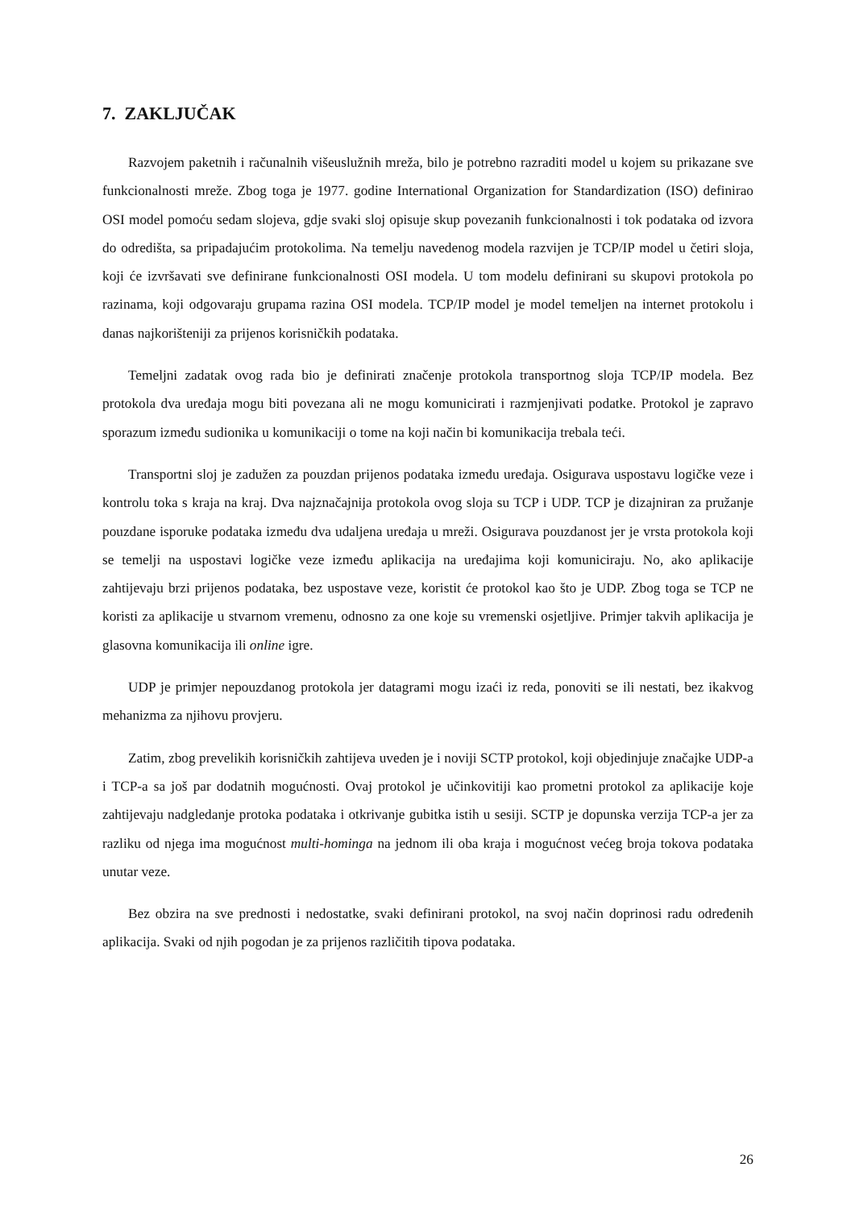7. ZAKLJUČAK
Razvojem paketnih i računalnih višeuslužnih mreža, bilo je potrebno razraditi model u kojem su prikazane sve funkcionalnosti mreže. Zbog toga je 1977. godine International Organization for Standardization (ISO) definirao OSI model pomoću sedam slojeva, gdje svaki sloj opisuje skup povezanih funkcionalnosti i tok podataka od izvora do odredišta, sa pripadajućim protokolima. Na temelju navedenog modela razvijen je TCP/IP model u četiri sloja, koji će izvršavati sve definirane funkcionalnosti OSI modela. U tom modelu definirani su skupovi protokola po razinama, koji odgovaraju grupama razina OSI modela. TCP/IP model je model temeljen na internet protokolu i danas najkorišteniji za prijenos korisničkih podataka.
Temeljni zadatak ovog rada bio je definirati značenje protokola transportnog sloja TCP/IP modela. Bez protokola dva uređaja mogu biti povezana ali ne mogu komunicirati i razmjenjivati podatke. Protokol je zapravo sporazum između sudionika u komunikaciji o tome na koji način bi komunikacija trebala teći.
Transportni sloj je zadužen za pouzdan prijenos podataka između uređaja. Osigurava uspostavu logičke veze i kontrolu toka s kraja na kraj. Dva najznačajnija protokola ovog sloja su TCP i UDP. TCP je dizajniran za pružanje pouzdane isporuke podataka između dva udaljena uređaja u mreži. Osigurava pouzdanost jer je vrsta protokola koji se temelji na uspostavi logičke veze između aplikacija na uređajima koji komuniciraju. No, ako aplikacije zahtijevaju brzi prijenos podataka, bez uspostave veze, koristit će protokol kao što je UDP. Zbog toga se TCP ne koristi za aplikacije u stvarnom vremenu, odnosno za one koje su vremenski osjetljive. Primjer takvih aplikacija je glasovna komunikacija ili online igre.
UDP je primjer nepouzdanog protokola jer datagrami mogu izaći iz reda, ponoviti se ili nestati, bez ikakvog mehanizma za njihovu provjeru.
Zatim, zbog prevelikih korisničkih zahtijeva uveden je i noviji SCTP protokol, koji objedinjuje značajke UDP-a i TCP-a sa još par dodatnih mogućnosti. Ovaj protokol je učinkovitiji kao prometni protokol za aplikacije koje zahtijevaju nadgledanje protoka podataka i otkrivanje gubitka istih u sesiji. SCTP je dopunska verzija TCP-a jer za razliku od njega ima mogućnost multi-hominga na jednom ili oba kraja i mogućnost većeg broja tokova podataka unutar veze.
Bez obzira na sve prednosti i nedostatke, svaki definirani protokol, na svoj način doprinosi radu određenih aplikacija. Svaki od njih pogodan je za prijenos različitih tipova podataka.
26